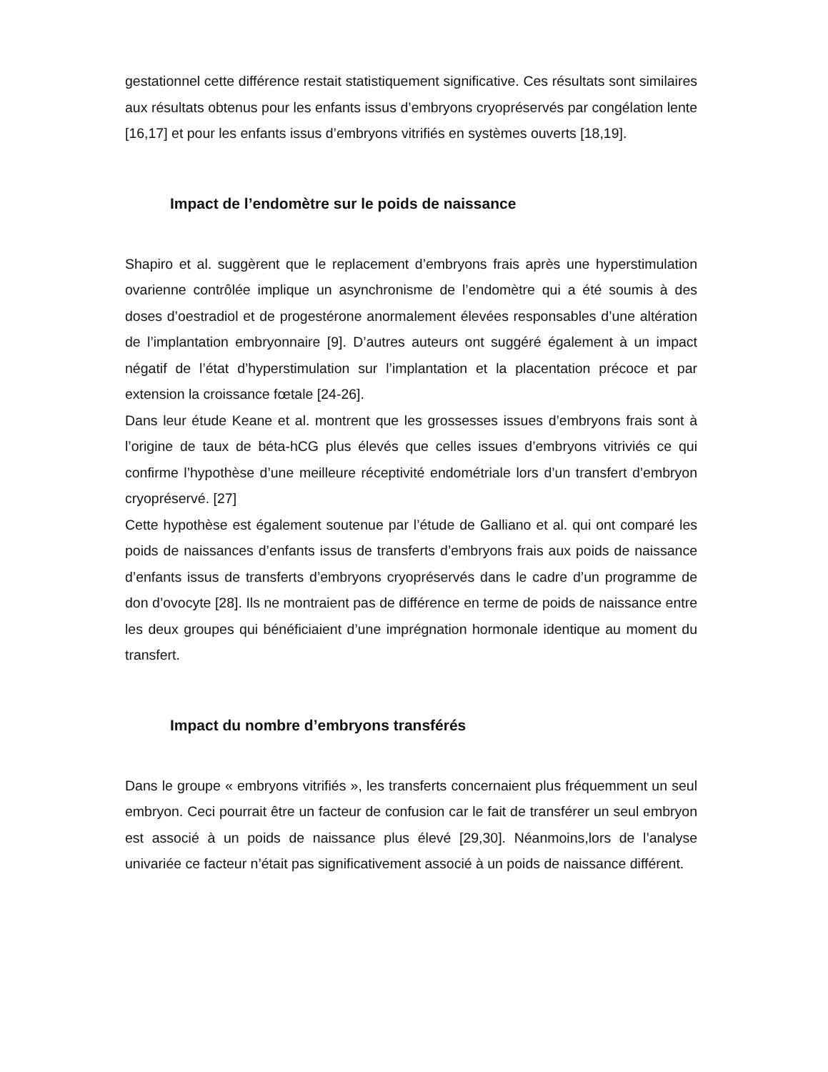gestationnel cette différence restait statistiquement significative. Ces résultats sont similaires aux résultats obtenus pour les enfants issus d’embryons cryopréservés par congélation lente [16,17] et pour les enfants issus d’embryons vitrifiés en systèmes ouverts [18,19].
Impact de l’endomètre sur le poids de naissance
Shapiro et al. suggèrent que le replacement d’embryons frais après une hyperstimulation ovarienne contrôlée implique un asynchronisme de l’endomètre qui a été soumis à des doses d’oestradiol et de progestérone anormalement élevées responsables d’une altération de l’implantation embryonnaire [9]. D’autres auteurs ont suggéré également à un impact négatif de l’état d’hyperstimulation sur l’implantation et la placentation précoce et par extension la croissance fœtale [24-26].
Dans leur étude Keane et al. montrent que les grossesses issues d’embryons frais sont à l’origine de taux de béta-hCG plus élevés que celles issues d’embryons vitriviés ce qui confirme l’hypothèse d’une meilleure réceptivité endométriale lors d’un transfert d’embryon cryopréservé. [27]
Cette hypothèse est également soutenue par l’étude de Galliano et al. qui ont comparé les poids de naissances d’enfants issus de transferts d’embryons frais aux poids de naissance d’enfants issus de transferts d’embryons cryopréservés dans le cadre d’un programme de don d’ovocyte [28]. Ils ne montraient pas de différence en terme de poids de naissance entre les deux groupes qui bénéficiaient d’une imprégnation hormonale identique au moment du transfert.
Impact du nombre d’embryons transférés
Dans le groupe « embryons vitrifiés », les transferts concernaient plus fréquemment un seul embryon. Ceci pourrait être un facteur de confusion car le fait de transférer un seul embryon est associé à un poids de naissance plus élevé [29,30]. Néanmoins,lors de l’analyse univariée ce facteur n’était pas significativement associé à un poids de naissance différent.